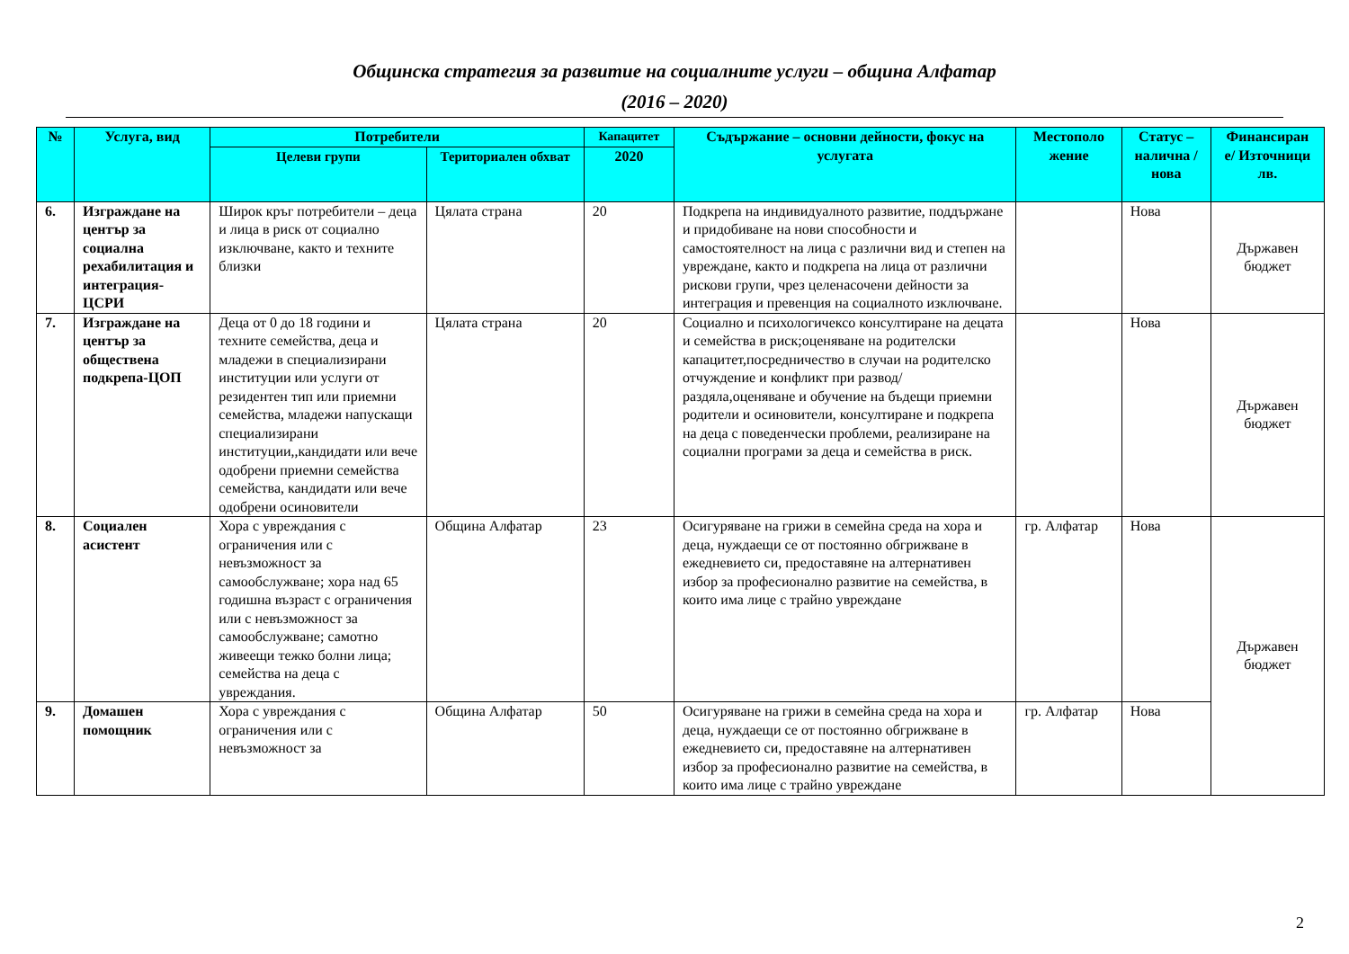Общинска стратегия за развитие на социалните услуги – община Алфатар
(2016 – 2020)
| № | Услуга, вид | Потребители | | Капацитет | Съдържание – основни дейности, фокус на услугата | Местополо жение | Статус – налична / нова | Финансиран е/ Източници лв. |
| --- | --- | --- | --- | --- | --- | --- | --- | --- |
| | | Целеви групи | Териториален обхват | 2020 | | | | |
| 6. | Изграждане на център за социална рехабилитация и интеграция-ЦСРИ | Широк кръг потребители – деца и лица в риск от социално изключване, както и техните близки | Цялата страна | 20 | Подкрепа на индивидуалното развитие, поддържане и придобиване на нови способности и самостоятелност на лица с различни вид и степен на увреждане, както и подкрепа на лица от различни рискови групи, чрез целенасочени дейности за интеграция и превенция на социалното изключване. | | Нова | Държавен бюджет |
| 7. | Изграждане на център за обществена подкрепа-ЦОП | Деца от 0 до 18 години и техните семейства, деца и младежи в специализирани институции или услуги от резидентен тип или приемни семейства, младежи напускащи специализирани институции,,кандидати или вече одобрени приемни семейства семейства, кандидати или вече одобрени осиновители | Цялата страна | 20 | Социално и психологичексо консултиране на децата и семейства в риск;оценяване на родителски капацитет,посредничество в случаи на родителско отчуждение и конфликт при развод/раздяла,оценяване и обучение на бъдещи приемни родители и осиновители, консултиране и подкрепа на деца с поведенчески проблеми, реализиране на социални програми за деца и семейства в риск. | | Нова | Държавен бюджет |
| 8. | Социален асистент | Хора с увреждания с ограничения или с невъзможност за самообслужване; хора над 65 годишна възраст с ограничения или с невъзможност за самообслужване; самотно живеещи тежко болни лица; семейства на деца с увреждания. | Община Алфатар | 23 | Осигуряване на грижи в семейна среда на хора и деца, нуждаещи се от постоянно обгрижване в ежедневието си, предоставяне на алтернативен избор за професионално развитие на семейства, в които има лице с трайно увреждане | гр. Алфатар | Нова | Държавен бюджет |
| 9. | Домашен помощник | Хора с увреждания с ограничения или с невъзможност за | Община Алфатар | 50 | Осигуряване на грижи в семейна среда на хора и деца, нуждаещи се от постоянно обгрижване в ежедневието си, предоставяне на алтернативен избор за професионално развитие на семейства, в които има лице с трайно увреждане | гр. Алфатар | Нова | |
2